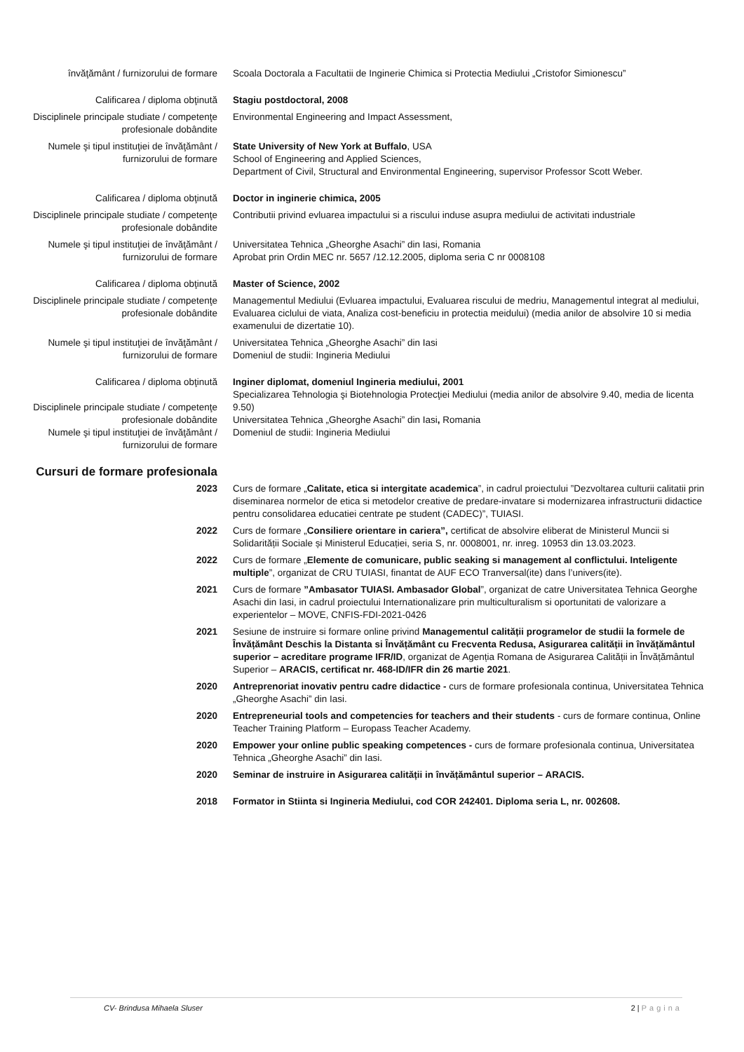învăţământ / furnizorului de formare Scoala Doctorala a Facultatii de Inginerie Chimica si Protectia Mediului „Cristofor Simionescu”
Calificarea / diploma obţinută Stagiu postdoctoral, 2008
Disciplinele principale studiate / competenţe profesionale dobândite
Environmental Engineering and Impact Assessment,
Numele şi tipul instituţiei de învăţământ / furnizorului de formare
State University of New York at Buffalo, USA
School of Engineering and Applied Sciences,
Department of Civil, Structural and Environmental Engineering, supervisor Professor Scott Weber.
Calificarea / diploma obţinută Doctor in inginerie chimica, 2005
Disciplinele principale studiate / competenţe profesionale dobândite
Contributii privind evluarea impactului si a riscului induse asupra mediului de activitati industriale
Numele şi tipul instituţiei de învăţământ / furnizorului de formare
Universitatea Tehnica „Gheorghe Asachi” din Iasi, Romania
Aprobat prin Ordin MEC nr. 5657 /12.12.2005, diploma seria C nr 0008108
Calificarea / diploma obţinută Master of Science, 2002
Disciplinele principale studiate / competenţe profesionale dobândite
Managementul Mediului (Evluarea impactului, Evaluarea riscului de medriu, Managementul integrat al mediului, Evaluarea ciclului de viata, Analiza cost-beneficiu in protectia meidului) (media anilor de absolvire 10 si media examenului de dizertatie 10).
Numele şi tipul instituţiei de învăţământ / furnizorului de formare
Universitatea Tehnica „Gheorghe Asachi” din Iasi
Domeniul de studii: Ingineria Mediului
Calificarea / diploma obţinută
Disciplinele principale studiate / competenţe profesionale dobândite
Numele şi tipul instituţiei de învăţământ / furnizorului de formare
Inginer diplomat, domeniul Ingineria mediului, 2001
Specializarea Tehnologia şi Biotehnologia Protecţiei Mediului (media anilor de absolvire 9.40, media de licenta 9.50)
Universitatea Tehnica „Gheorghe Asachi” din Iasi, Romania
Domeniul de studii: Ingineria Mediului
Cursuri de formare profesionala
2023 Curs de formare „Calitate, etica si intergitate academica”, in cadrul proiectului ”Dezvoltarea culturii calitatii prin diseminarea normelor de etica si metodelor creative de predare-invatare si modernizarea infrastructurii didactice pentru consolidarea educatiei centrate pe student (CADEC)”, TUIASI.
2022 Curs de formare „Consiliere orientare in cariera”, certificat de absolvire eliberat de Ministerul Muncii si Solidarității Sociale și Ministerul Educației, seria S, nr. 0008001, nr. inreg. 10953 din 13.03.2023.
2022 Curs de formare „Elemente de comunicare, public seaking si management al conflictului. Inteligente multiple”, organizat de CRU TUIASI, finantat de AUF ECO Tranversal(ite) dans l’univers(ite).
2021 Curs de formare ”Ambasator TUIASI. Ambasador Global”, organizat de catre Universitatea Tehnica Georghe Asachi din Iasi, in cadrul proiectului Internationalizare prin multiculturalism si oportunitati de valorizare a experientelor – MOVE, CNFIS-FDI-2021-0426
2021 Sesiune de instruire si formare online privind Managementul calității programelor de studii la formele de Învățământ Deschis la Distanta si Învățământ cu Frecventa Redusa, Asigurarea calității in învățământul superior – acreditare programe IFR/ID, organizat de Agenția Romana de Asigurarea Calității in Învățământul Superior – ARACIS, certificat nr. 468-ID/IFR din 26 martie 2021.
2020 Antreprenoriat inovativ pentru cadre didactice - curs de formare profesionala continua, Universitatea Tehnica „Gheorghe Asachi” din Iasi.
2020 Entrepreneurial tools and competencies for teachers and their students - curs de formare continua, Online Teacher Training Platform – Europass Teacher Academy.
2020 Empower your online public speaking competences - curs de formare profesionala continua, Universitatea Tehnica „Gheorghe Asachi” din Iasi.
2020 Seminar de instruire in Asigurarea calității in învățământul superior – ARACIS.
2018 Formator in Stiinta si Ingineria Mediului, cod COR 242401. Diploma seria L, nr. 002608.
CV- Brindusa Mihaela Sluser 2 | Pagina